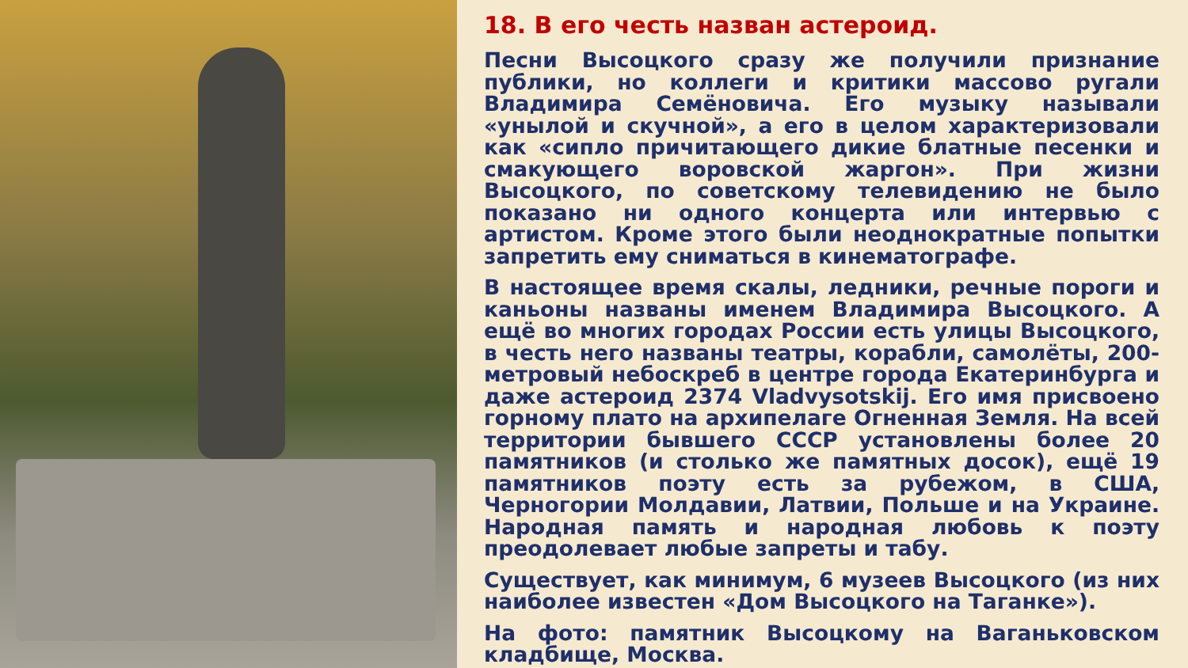18. В его честь назван астероид.
Песни Высоцкого сразу же получили признание публики, но коллеги и критики массово ругали Владимира Семёновича. Его музыку называли «унылой и скучной», а его в целом характеризовали как «сипло причитающего дикие блатные песенки и смакующего воровской жаргон». При жизни Высоцкого, по советскому телевидению не было показано ни одного концерта или интервью с артистом. Кроме этого были неоднократные попытки запретить ему сниматься в кинематографе.
В настоящее время скалы, ледники, речные пороги и каньоны названы именем Владимира Высоцкого. А ещё во многих городах России есть улицы Высоцкого, в честь него названы театры, корабли, самолёты, 200-метровый небоскреб в центре города Екатеринбурга и даже астероид 2374 Vladvysotskij. Его имя присвоено горному плато на архипелаге Огненная Земля. На всей территории бывшего СССР установлены более 20 памятников (и столько же памятных досок), ещё 19 памятников поэту есть за рубежом, в США, Черногории Молдавии, Латвии, Польше и на Украине. Народная память и народная любовь к поэту преодолевает любые запреты и табу.
Существует, как минимум, 6 музеев Высоцкого (из них наиболее известен «Дом Высоцкого на Таганке»).
На фото: памятник Высоцкому на Ваганьковском кладбище, Москва.